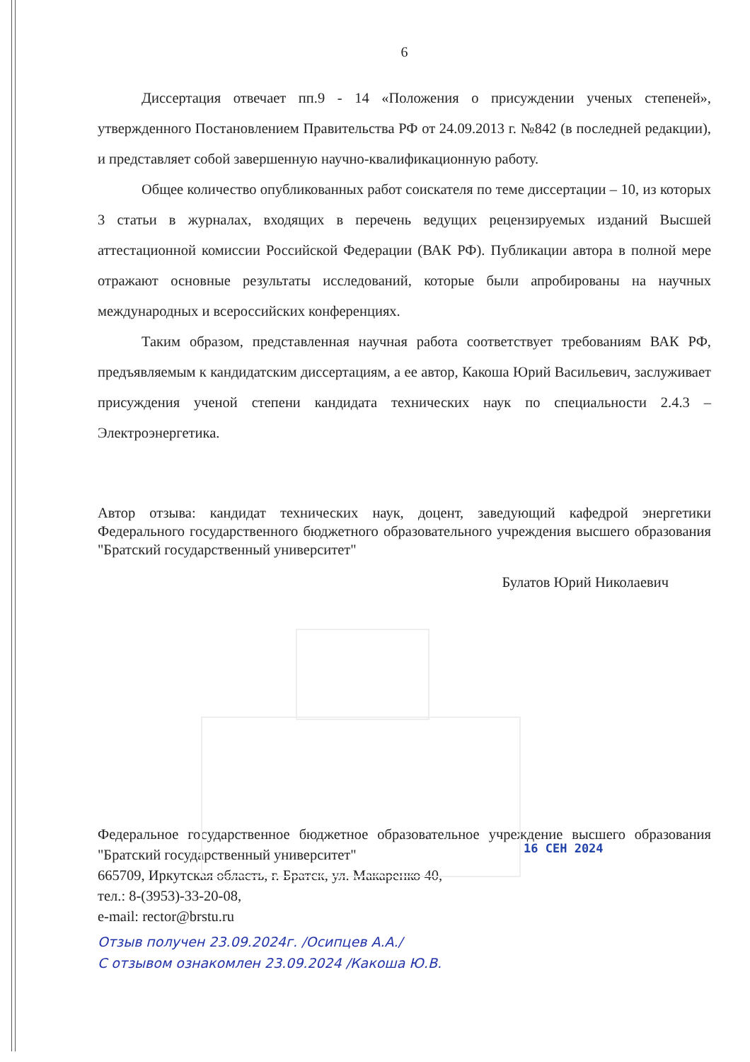16 СЕН 2024
6
Диссертация отвечает пп.9 - 14 «Положения о присуждении ученых степеней», утвержденного Постановлением Правительства РФ от 24.09.2013 г. №842 (в последней редакции), и представляет собой завершенную научно-квалификационную работу.
Общее количество опубликованных работ соискателя по теме диссертации – 10, из которых 3 статьи в журналах, входящих в перечень ведущих рецензируемых изданий Высшей аттестационной комиссии Российской Федерации (ВАК РФ). Публикации автора в полной мере отражают основные результаты исследований, которые были апробированы на научных международных и всероссийских конференциях.
Таким образом, представленная научная работа соответствует требованиям ВАК РФ, предъявляемым к кандидатским диссертациям, а ее автор, Какоша Юрий Васильевич, заслуживает присуждения ученой степени кандидата технических наук по специальности 2.4.3 – Электроэнергетика.
Автор отзыва: кандидат технических наук, доцент, заведующий кафедрой энергетики Федерального государственного бюджетного образовательного учреждения высшего образования "Братский государственный университет"
Булатов Юрий Николаевич
Федеральное государственное бюджетное образовательное учреждение высшего образования "Братский государственный университет"
665709, Иркутская область, г. Братск, ул. Макаренко 40,
тел.: 8-(3953)-33-20-08,
e-mail: rector@brstu.ru
Отзыв получен 23.09.2024г. /Осипцев А.А./
С отзывом ознакомлен 23.09.2024 /Какоша Ю.В.